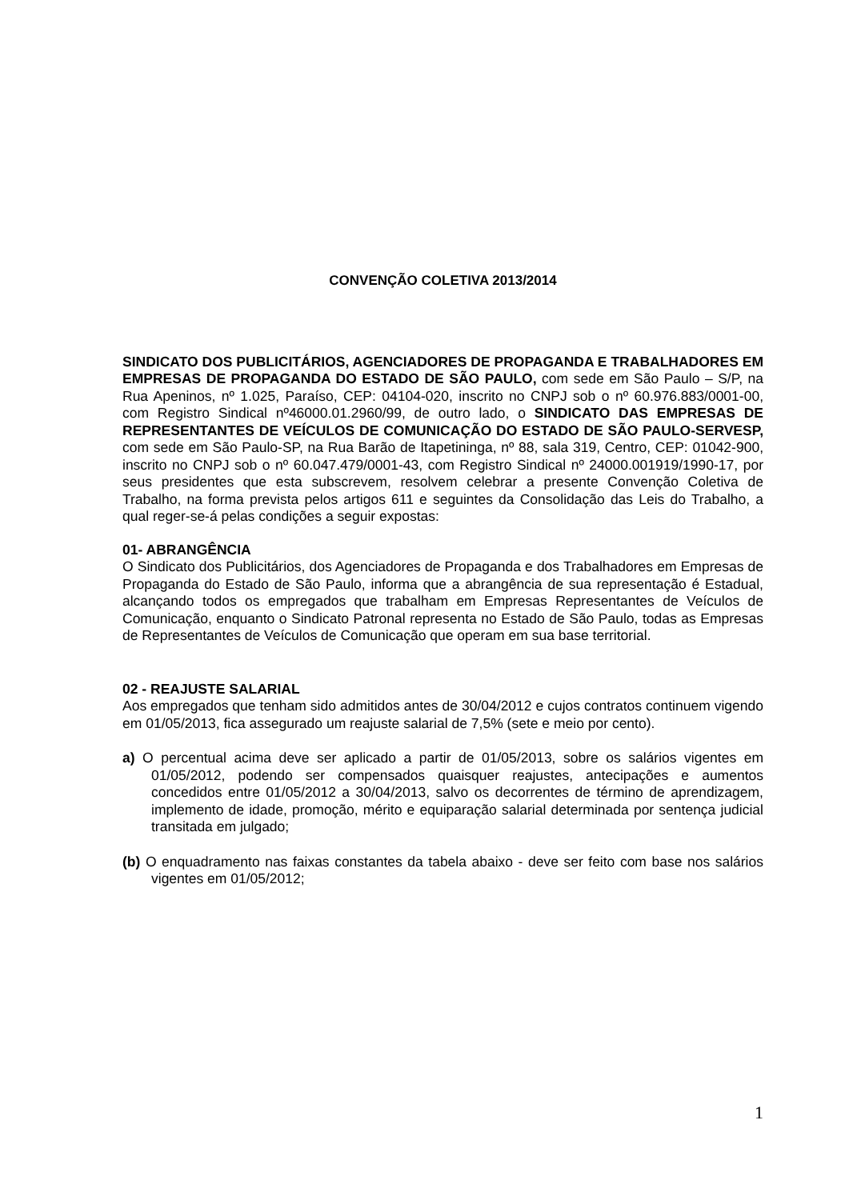CONVENÇÃO COLETIVA 2013/2014
SINDICATO DOS PUBLICITÁRIOS, AGENCIADORES DE PROPAGANDA E TRABALHADORES EM EMPRESAS DE PROPAGANDA DO ESTADO DE SÃO PAULO, com sede em São Paulo – S/P, na Rua Apeninos, nº 1.025, Paraíso, CEP: 04104-020, inscrito no CNPJ sob o nº 60.976.883/0001-00, com Registro Sindical nº46000.01.2960/99, de outro lado, o SINDICATO DAS EMPRESAS DE REPRESENTANTES DE VEÍCULOS DE COMUNICAÇÃO DO ESTADO DE SÃO PAULO-SERVESP, com sede em São Paulo-SP, na Rua Barão de Itapetininga, nº 88, sala 319, Centro, CEP: 01042-900, inscrito no CNPJ sob o nº 60.047.479/0001-43, com Registro Sindical nº 24000.001919/1990-17, por seus presidentes que esta subscrevem, resolvem celebrar a presente Convenção Coletiva de Trabalho, na forma prevista pelos artigos 611 e seguintes da Consolidação das Leis do Trabalho, a qual reger-se-á pelas condições a seguir expostas:
01- ABRANGÊNCIA
O Sindicato dos Publicitários, dos Agenciadores de Propaganda e dos Trabalhadores em Empresas de Propaganda do Estado de São Paulo, informa que a abrangência de sua representação é Estadual, alcançando todos os empregados que trabalham em Empresas Representantes de Veículos de Comunicação, enquanto o Sindicato Patronal representa no Estado de São Paulo, todas as Empresas de Representantes de Veículos de Comunicação que operam em sua base territorial.
02 - REAJUSTE SALARIAL
Aos empregados que tenham sido admitidos antes de 30/04/2012 e cujos contratos continuem vigendo em 01/05/2013, fica assegurado um reajuste salarial de 7,5% (sete e meio por cento).
a) O percentual acima deve ser aplicado a partir de 01/05/2013, sobre os salários vigentes em 01/05/2012, podendo ser compensados quaisquer reajustes, antecipações e aumentos concedidos entre 01/05/2012 a 30/04/2013, salvo os decorrentes de término de aprendizagem, implemento de idade, promoção, mérito e equiparação salarial determinada por sentença judicial transitada em julgado;
(b) O enquadramento nas faixas constantes da tabela abaixo - deve ser feito com base nos salários vigentes em 01/05/2012;
1